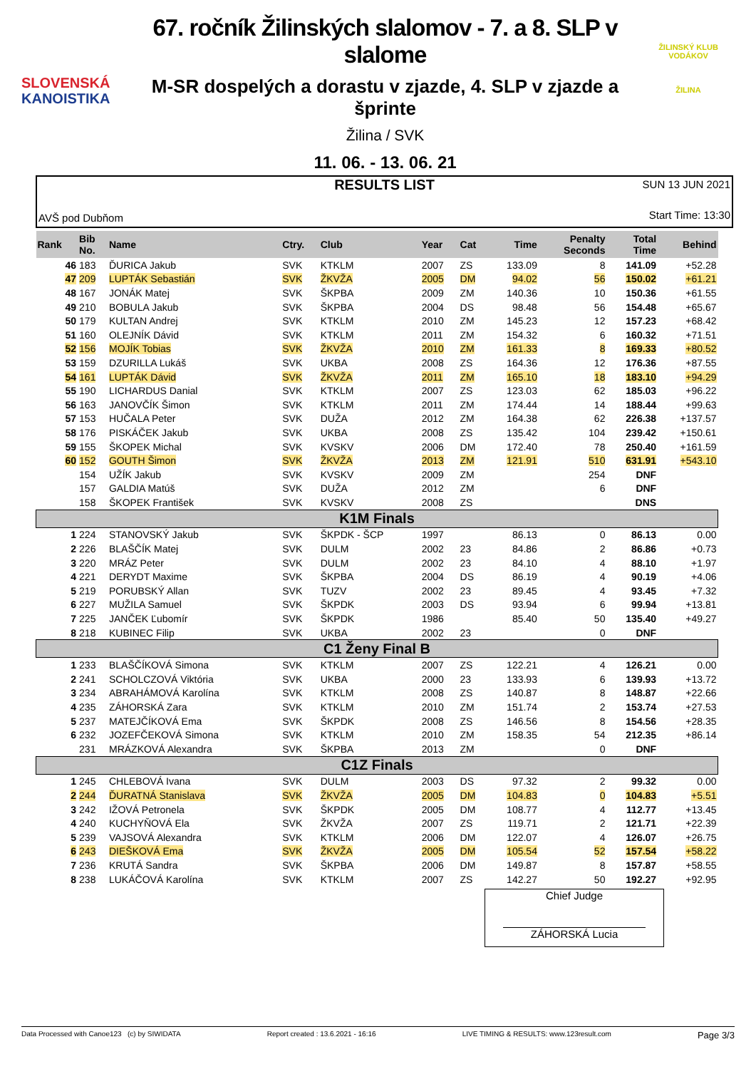SLOVENSKÁ
KANOISTIKA
67. ročník Žilinských slalomov - 7. a 8. SLP v slalome
M-SR dospelých a dorastu v zjazde, 4. SLP v zjazde a šprinte
Žilina / SVK
11. 06. - 13. 06. 21
ŽILINSKÝ KLUB VODÁKOV
ŽILINA
RESULTS LIST
SUN 13 JUN 2021
AVŠ pod Dubňom Start Time: 13:30
| Rank | Bib No. | Name | Ctry. | Club | Year | Cat | Time | Penalty Seconds | Total Time | Behind |
| --- | --- | --- | --- | --- | --- | --- | --- | --- | --- | --- |
| 46 | 183 | ĎURICA Jakub | SVK | KTKLM | 2007 | ZS | 133.09 | 8 | 141.09 | +52.28 |
| 47 | 209 | LUPTÁK Sebastián | SVK | ŽKVŽA | 2005 | DM | 94.02 | 56 | 150.02 | +61.21 |
| 48 | 167 | JONÁK Matej | SVK | ŠKPBA | 2009 | ZM | 140.36 | 10 | 150.36 | +61.55 |
| 49 | 210 | BOBULA Jakub | SVK | ŠKPBA | 2004 | DS | 98.48 | 56 | 154.48 | +65.67 |
| 50 | 179 | KULTAN Andrej | SVK | KTKLM | 2010 | ZM | 145.23 | 12 | 157.23 | +68.42 |
| 51 | 160 | OLEJNÍK Dávid | SVK | KTKLM | 2011 | ZM | 154.32 | 6 | 160.32 | +71.51 |
| 52 | 156 | MOJÍK Tobias | SVK | ŽKVŽA | 2010 | ZM | 161.33 | 8 | 169.33 | +80.52 |
| 53 | 159 | DZURILLA Lukáš | SVK | UKBA | 2008 | ZS | 164.36 | 12 | 176.36 | +87.55 |
| 54 | 161 | LUPTÁK Dávid | SVK | ŽKVŽA | 2011 | ZM | 165.10 | 18 | 183.10 | +94.29 |
| 55 | 190 | LICHARDUS Danial | SVK | KTKLM | 2007 | ZS | 123.03 | 62 | 185.03 | +96.22 |
| 56 | 163 | JANOVČÍK Šimon | SVK | KTKLM | 2011 | ZM | 174.44 | 14 | 188.44 | +99.63 |
| 57 | 153 | HUČALA Peter | SVK | DUŽA | 2012 | ZM | 164.38 | 62 | 226.38 | +137.57 |
| 58 | 176 | PISKÁČEK Jakub | SVK | UKBA | 2008 | ZS | 135.42 | 104 | 239.42 | +150.61 |
| 59 | 155 | ŠKOPEK Michal | SVK | KVSKV | 2006 | DM | 172.40 | 78 | 250.40 | +161.59 |
| 60 | 152 | GOUTH Šimon | SVK | ŽKVŽA | 2013 | ZM | 121.91 | 510 | 631.91 | +543.10 |
| | 154 | UŽÍK Jakub | SVK | KVSKV | 2009 | ZM | | 254 | DNF | |
| | 157 | GALDIA Matúš | SVK | DUŽA | 2012 | ZM | | 6 | DNF | |
| | 158 | ŠKOPEK František | SVK | KVSKV | 2008 | ZS | | | DNS | |
| K1M Finals | | | | | | | | | | |
| 1 | 224 | STANOVSKÝ Jakub | SVK | ŠKPDK - ŠCP | 1997 | | 86.13 | 0 | 86.13 | 0.00 |
| 2 | 226 | BLAŠČÍK Matej | SVK | DULM | 2002 | 23 | 84.86 | 2 | 86.86 | +0.73 |
| 3 | 220 | MRÁZ Peter | SVK | DULM | 2002 | 23 | 84.10 | 4 | 88.10 | +1.97 |
| 4 | 221 | DERYDT Maxime | SVK | ŠKPBA | 2004 | DS | 86.19 | 4 | 90.19 | +4.06 |
| 5 | 219 | PORUBSKÝ Allan | SVK | TUZV | 2002 | 23 | 89.45 | 4 | 93.45 | +7.32 |
| 6 | 227 | MUŽILA Samuel | SVK | ŠKPDK | 2003 | DS | 93.94 | 6 | 99.94 | +13.81 |
| 7 | 225 | JANČEK Ľubomír | SVK | ŠKPDK | 1986 | | 85.40 | 50 | 135.40 | +49.27 |
| 8 | 218 | KUBINEC Filip | SVK | UKBA | 2002 | 23 | | 0 | DNF | |
| C1 Ženy Final B | | | | | | | | | | |
| 1 | 233 | BLAŠČÍKOVÁ Simona | SVK | KTKLM | 2007 | ZS | 122.21 | 4 | 126.21 | 0.00 |
| 2 | 241 | SCHOLCZOVÁ Viktória | SVK | UKBA | 2000 | 23 | 133.93 | 6 | 139.93 | +13.72 |
| 3 | 234 | ABRAHÁMOVÁ Karolína | SVK | KTKLM | 2008 | ZS | 140.87 | 8 | 148.87 | +22.66 |
| 4 | 235 | ZÁHORSKÁ Zara | SVK | KTKLM | 2010 | ZM | 151.74 | 2 | 153.74 | +27.53 |
| 5 | 237 | MATEJČÍKOVÁ Ema | SVK | ŠKPDK | 2008 | ZS | 146.56 | 8 | 154.56 | +28.35 |
| 6 | 232 | JOZEFČEKOVÁ Simona | SVK | KTKLM | 2010 | ZM | 158.35 | 54 | 212.35 | +86.14 |
| | 231 | MRÁZKOVÁ Alexandra | SVK | ŠKPBA | 2013 | ZM | | 0 | DNF | |
| C1Z Finals | | | | | | | | | | |
| 1 | 245 | CHLEBOVÁ Ivana | SVK | DULM | 2003 | DS | 97.32 | 2 | 99.32 | 0.00 |
| 2 | 244 | ĎURATNÁ Stanislava | SVK | ŽKVŽA | 2005 | DM | 104.83 | 0 | 104.83 | +5.51 |
| 3 | 242 | IŽOVÁ Petronela | SVK | ŠKPDK | 2005 | DM | 108.77 | 4 | 112.77 | +13.45 |
| 4 | 240 | KUCHYŇOVÁ Ela | SVK | ŽKVŽA | 2007 | ZS | 119.71 | 2 | 121.71 | +22.39 |
| 5 | 239 | VAJSOVÁ Alexandra | SVK | KTKLM | 2006 | DM | 122.07 | 4 | 126.07 | +26.75 |
| 6 | 243 | DIEŠKOVÁ Ema | SVK | ŽKVŽA | 2005 | DM | 105.54 | 52 | 157.54 | +58.22 |
| 7 | 236 | KRUTÁ Sandra | SVK | ŠKPBA | 2006 | DM | 149.87 | 8 | 157.87 | +58.55 |
| 8 | 238 | LUKÁČOVÁ Karolína | SVK | KTKLM | 2007 | ZS | 142.27 | 50 | 192.27 | +92.95 |
Chief Judge
ZÁHORSKÁ Lucia
Data Processed with Canoe123 (c) by SIWIDATA Report created : 13.6.2021 - 16:16 LIVE TIMING & RESULTS: www.123result.com Page 3/3